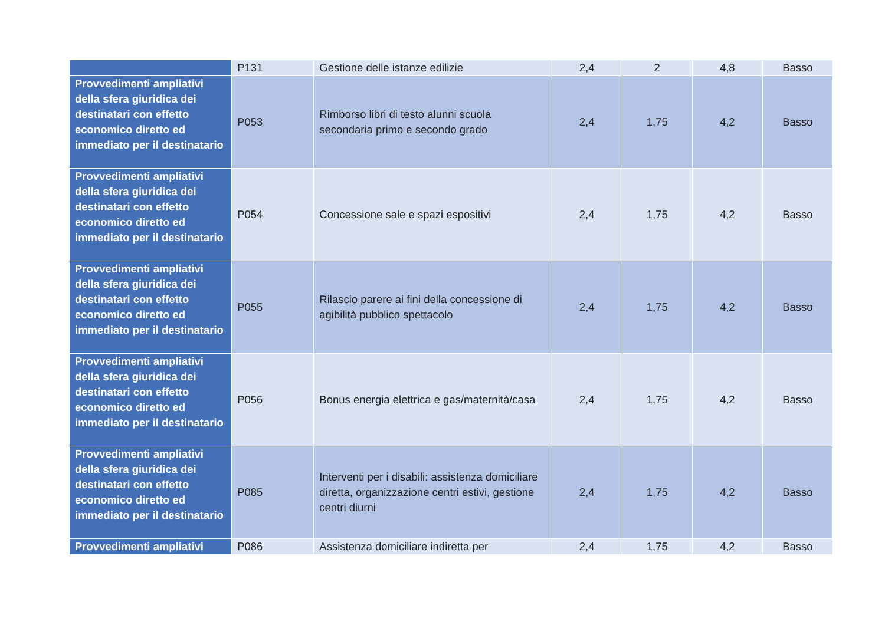| | P131 | Gestione delle istanze edilizie | 2,4 | 2 | 4,8 | Basso |
| Provvedimenti ampliativi della sfera giuridica dei destinatari con effetto economico diretto ed immediato per il destinatario | P053 | Rimborso libri di testo alunni scuola secondaria primo e secondo grado | 2,4 | 1,75 | 4,2 | Basso |
| Provvedimenti ampliativi della sfera giuridica dei destinatari con effetto economico diretto ed immediato per il destinatario | P054 | Concessione sale e spazi espositivi | 2,4 | 1,75 | 4,2 | Basso |
| Provvedimenti ampliativi della sfera giuridica dei destinatari con effetto economico diretto ed immediato per il destinatario | P055 | Rilascio parere ai fini della concessione di agibilità pubblico spettacolo | 2,4 | 1,75 | 4,2 | Basso |
| Provvedimenti ampliativi della sfera giuridica dei destinatari con effetto economico diretto ed immediato per il destinatario | P056 | Bonus energia elettrica e gas/maternità/casa | 2,4 | 1,75 | 4,2 | Basso |
| Provvedimenti ampliativi della sfera giuridica dei destinatari con effetto economico diretto ed immediato per il destinatario | P085 | Interventi per i disabili: assistenza domiciliare diretta, organizzazione centri estivi, gestione centri diurni | 2,4 | 1,75 | 4,2 | Basso |
| Provvedimenti ampliativi | P086 | Assistenza domiciliare indiretta per | 2,4 | 1,75 | 4,2 | Basso |